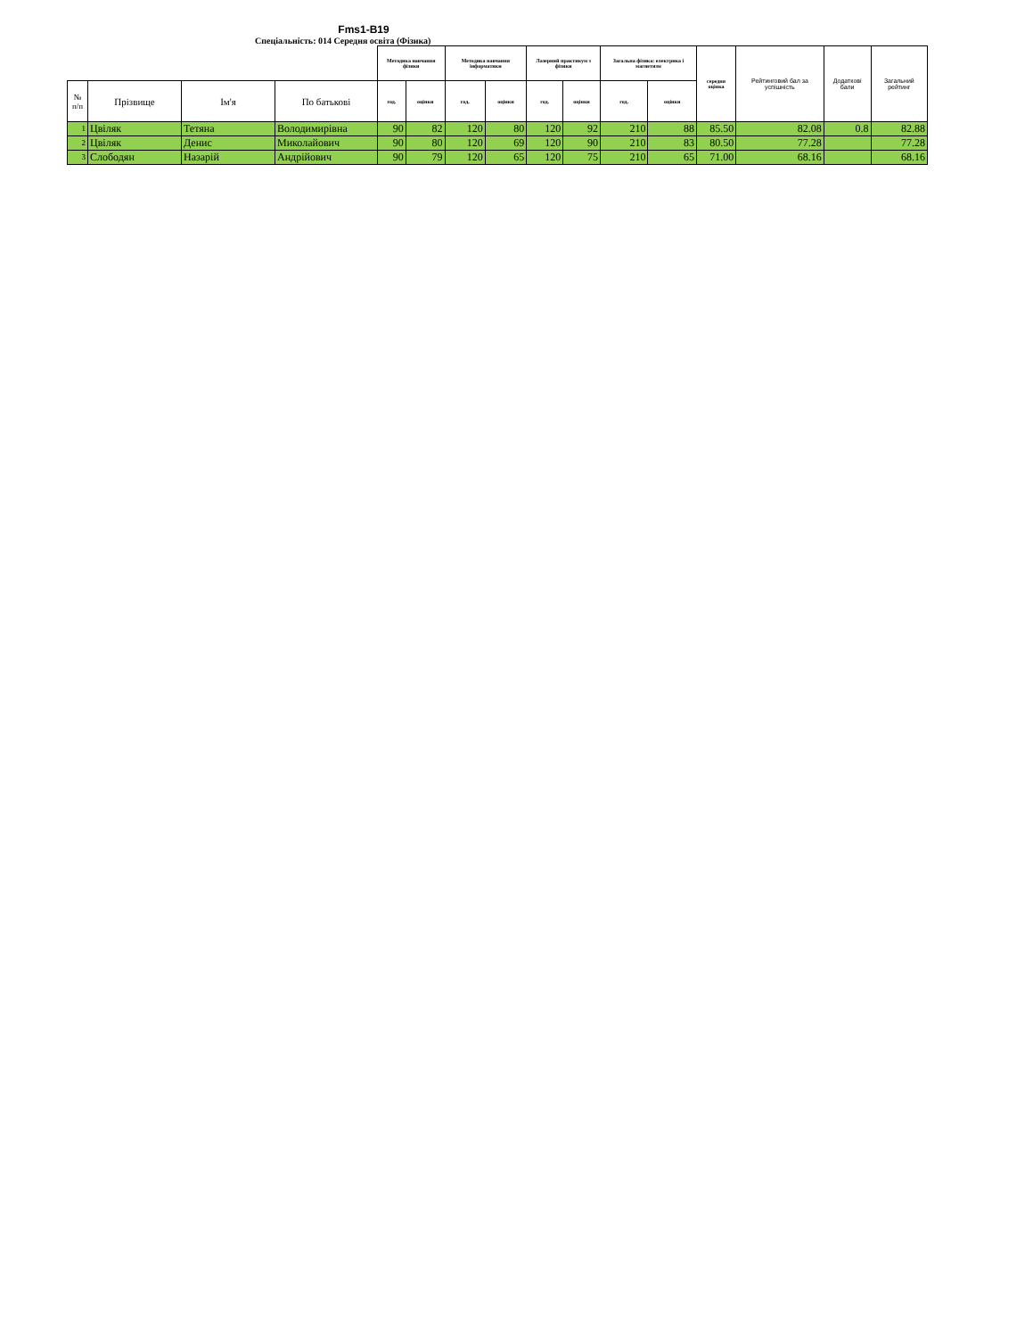Fms1-B19
Спеціальність: 014 Середня освіта (Фізика)
| | | | | Методика навчання фізики | | Методика навчання інформатики | | Лазерний практикум з фізики | | Загальна фізика: електрика і магнетизм | | середня оцінка | Рейтинговий бал за успішність | Додаткові бали | Загальний рейтинг |
| --- | --- | --- | --- | --- | --- | --- | --- | --- | --- | --- | --- | --- | --- | --- | --- |
| № п/п | Прізвище | Ім'я | По батькові | год. | оцінки | год. | оцінки | год. | оцінки | год. | оцінки | | | | |
| 1 | Цвіляк | Тетяна | Володимирівна | 90 | 82 | 120 | 80 | 120 | 92 | 210 | 88 | 85.50 | 82.08 | 0.8 | 82.88 |
| 2 | Цвіляк | Денис | Миколайович | 90 | 80 | 120 | 69 | 120 | 90 | 210 | 83 | 80.50 | 77.28 | | 77.28 |
| 3 | Слободян | Назарій | Андрійович | 90 | 79 | 120 | 65 | 120 | 75 | 210 | 65 | 71.00 | 68.16 | | 68.16 |